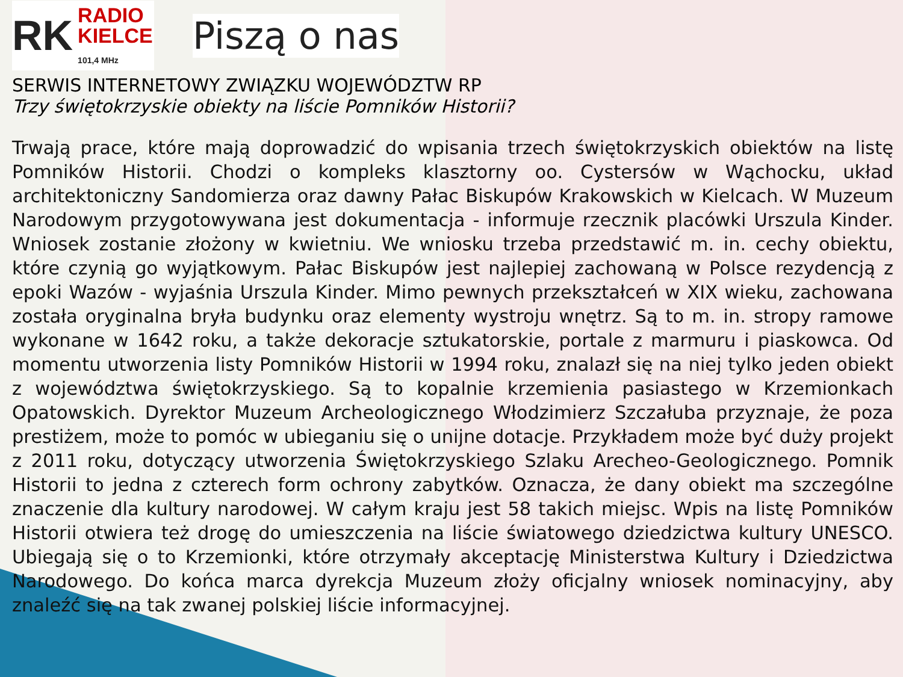RK RADIO
KIELCE
101,4 MHz
Piszą o nas
SERWIS INTERNETOWY ZWIĄZKU WOJEWÓDZTW RP
Trzy świętokrzyskie obiekty na liście Pomników Historii?
Trwają prace, które mają doprowadzić do wpisania trzech świętokrzyskich obiektów na listę Pomników Historii. Chodzi o kompleks klasztorny oo. Cystersów w Wąchocku, układ architektoniczny Sandomierza oraz dawny Pałac Biskupów Krakowskich w Kielcach. W Muzeum Narodowym przygotowywana jest dokumentacja - informuje rzecznik placówki Urszula Kinder. Wniosek zostanie złożony w kwietniu. We wniosku trzeba przedstawić m. in. cechy obiektu, które czynią go wyjątkowym. Pałac Biskupów jest najlepiej zachowaną w Polsce rezydencją z epoki Wazów - wyjaśnia Urszula Kinder. Mimo pewnych przekształceń w XIX wieku, zachowana została oryginalna bryła budynku oraz elementy wystroju wnętrz. Są to m. in. stropy ramowe wykonane w 1642 roku, a także dekoracje sztukatorskie, portale z marmuru i piaskowca. Od momentu utworzenia listy Pomników Historii w 1994 roku, znalazł się na niej tylko jeden obiekt z województwa świętokrzyskiego. Są to kopalnie krzemienia pasiastego w Krzemionkach Opatowskich. Dyrektor Muzeum Archeologicznego Włodzimierz Szczałuba przyznaje, że poza prestiżem, może to pomóc w ubieganiu się o unijne dotacje. Przykładem może być duży projekt z 2011 roku, dotyczący utworzenia Świętokrzyskiego Szlaku Arecheo-Geologicznego. Pomnik Historii to jedna z czterech form ochrony zabytków. Oznacza, że dany obiekt ma szczególne znaczenie dla kultury narodowej. W całym kraju jest 58 takich miejsc. Wpis na listę Pomników Historii otwiera też drogę do umieszczenia na liście światowego dziedzictwa kultury UNESCO. Ubiegają się o to Krzemionki, które otrzymały akceptację Ministerstwa Kultury i Dziedzictwa Narodowego. Do końca marca dyrekcja Muzeum złoży oficjalny wniosek nominacyjny, aby znaleźć się na tak zwanej polskiej liście informacyjnej.